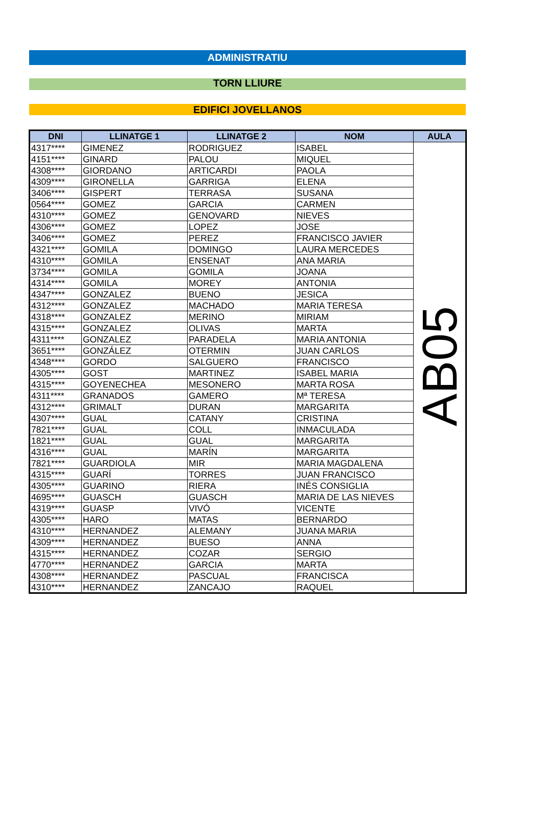ADMINISTRATIU
TORN LLIURE
EDIFICI JOVELLANOS
| DNI | LLINATGE 1 | LLINATGE 2 | NOM | AULA |
| --- | --- | --- | --- | --- |
| 4317**** | GIMENEZ | RODRIGUEZ | ISABEL | AB05 |
| 4151**** | GINARD | PALOU | MIQUEL | |
| 4308**** | GIORDANO | ARTICARDI | PAOLA | |
| 4309**** | GIRONELLA | GARRIGA | ELENA | |
| 3406**** | GISPERT | TERRASA | SUSANA | |
| 0564**** | GOMEZ | GARCIA | CARMEN | |
| 4310**** | GOMEZ | GENOVARD | NIEVES | |
| 4306**** | GOMEZ | LOPEZ | JOSE | |
| 3406**** | GOMEZ | PEREZ | FRANCISCO JAVIER | |
| 4321**** | GOMILA | DOMINGO | LAURA MERCEDES | |
| 4310**** | GOMILA | ENSENAT | ANA MARIA | |
| 3734**** | GOMILA | GOMILA | JOANA | |
| 4314**** | GOMILA | MOREY | ANTONIA | |
| 4347**** | GONZALEZ | BUENO | JESICA | |
| 4312**** | GONZALEZ | MACHADO | MARIA TERESA | |
| 4318**** | GONZALEZ | MERINO | MIRIAM | |
| 4315**** | GONZALEZ | OLIVAS | MARTA | |
| 4311**** | GONZALEZ | PARADELA | MARIA ANTONIA | |
| 3651**** | GONZÁLEZ | OTERMIN | JUAN CARLOS | |
| 4348**** | GORDO | SALGUERO | FRANCISCO | |
| 4305**** | GOST | MARTINEZ | ISABEL MARIA | |
| 4315**** | GOYENECHEA | MESONERO | MARTA ROSA | |
| 4311**** | GRANADOS | GAMERO | Mª TERESA | |
| 4312**** | GRIMALT | DURAN | MARGARITA | |
| 4307**** | GUAL | CATANY | CRISTINA | |
| 7821**** | GUAL | COLL | INMACULADA | |
| 1821**** | GUAL | GUAL | MARGARITA | |
| 4316**** | GUAL | MARÍN | MARGARITA | |
| 7821**** | GUARDIOLA | MIR | MARIA MAGDALENA | |
| 4315**** | GUARÍ | TORRES | JUAN FRANCISCO | |
| 4305**** | GUARINO | RIERA | INÉS CONSIGLIA | |
| 4695**** | GUASCH | GUASCH | MARIA DE LAS NIEVES | |
| 4319**** | GUASP | VIVÓ | VICENTE | |
| 4305**** | HARO | MATAS | BERNARDO | |
| 4310**** | HERNANDEZ | ALEMANY | JUANA MARIA | |
| 4309**** | HERNANDEZ | BUESO | ANNA | |
| 4315**** | HERNANDEZ | COZAR | SERGIO | |
| 4770**** | HERNANDEZ | GARCIA | MARTA | |
| 4308**** | HERNANDEZ | PASCUAL | FRANCISCA | |
| 4310**** | HERNANDEZ | ZANCAJO | RAQUEL | |